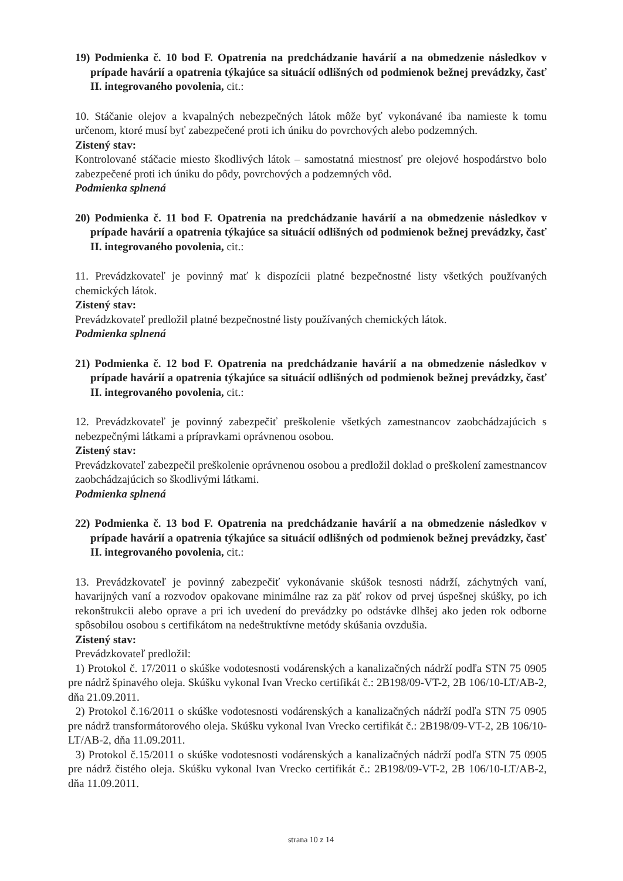19) Podmienka č. 10 bod F. Opatrenia na predchádzanie havárií a na obmedzenie následkov v prípade havárií a opatrenia týkajúce sa situácií odlišných od podmienok bežnej prevádzky, časť II. integrovaného povolenia, cit.:
10. Stáčanie olejov a kvapalných nebezpečných látok môže byť vykonávané iba namieste k tomu určenom, ktoré musí byť zabezpečené proti ich úniku do povrchových alebo podzemných.
Zistený stav:
Kontrolované stáčacie miesto škodlivých látok – samostatná miestnosť pre olejové hospodárstvo bolo zabezpečené proti ich úniku do pôdy, povrchových a podzemných vôd.
Podmienka splnená
20) Podmienka č. 11 bod F. Opatrenia na predchádzanie havárií a na obmedzenie následkov v prípade havárií a opatrenia týkajúce sa situácií odlišných od podmienok bežnej prevádzky, časť II. integrovaného povolenia, cit.:
11. Prevádzkovateľ je povinný mať k dispozícii platné bezpečnostné listy všetkých používaných chemických látok.
Zistený stav:
Prevádzkovateľ predložil platné bezpečnostné listy používaných chemických látok.
Podmienka splnená
21) Podmienka č. 12 bod F. Opatrenia na predchádzanie havárií a na obmedzenie následkov v prípade havárií a opatrenia týkajúce sa situácií odlišných od podmienok bežnej prevádzky, časť II. integrovaného povolenia, cit.:
12. Prevádzkovateľ je povinný zabezpečiť preškolenie všetkých zamestnancov zaobchádzajúcich s nebezpečnými látkami a prípravkami oprávnenou osobou.
Zistený stav:
Prevádzkovateľ zabezpečil preškolenie oprávnenou osobou a predložil doklad o preškolení zamestnancov zaobchádzajúcich so škodlivými látkami.
Podmienka splnená
22) Podmienka č. 13 bod F. Opatrenia na predchádzanie havárií a na obmedzenie následkov v prípade havárií a opatrenia týkajúce sa situácií odlišných od podmienok bežnej prevádzky, časť II. integrovaného povolenia, cit.:
13. Prevádzkovateľ je povinný zabezpečiť vykonávanie skúšok tesnosti nádrží, záchytných vaní, havarijných vaní a rozvodov opakovane minimálne raz za päť rokov od prvej úspešnej skúšky, po ich rekonštrukcii alebo oprave a pri ich uvedení do prevádzky po odstávke dlhšej ako jeden rok odborne spôsobilou osobou s certifikátom na nedeštruktívne metódy skúšania ovzdušia.
Zistený stav:
Prevádzkovateľ predložil:
1) Protokol č. 17/2011 o skúške vodotesnosti vodárenských a kanalizačných nádrží podľa STN 75 0905 pre nádrž špinavého oleja. Skúšku vykonal Ivan Vrecko certifikát č.: 2B198/09-VT-2, 2B 106/10-LT/AB-2, dňa 21.09.2011.
2) Protokol č.16/2011 o skúške vodotesnosti vodárenských a kanalizačných nádrží podľa STN 75 0905 pre nádrž transformátorového oleja. Skúšku vykonal Ivan Vrecko certifikát č.: 2B198/09-VT-2, 2B 106/10-LT/AB-2, dňa 11.09.2011.
3) Protokol č.15/2011 o skúške vodotesnosti vodárenských a kanalizačných nádrží podľa STN 75 0905 pre nádrž čistého oleja. Skúšku vykonal Ivan Vrecko certifikát č.: 2B198/09-VT-2, 2B 106/10-LT/AB-2, dňa 11.09.2011.
strana 10 z 14